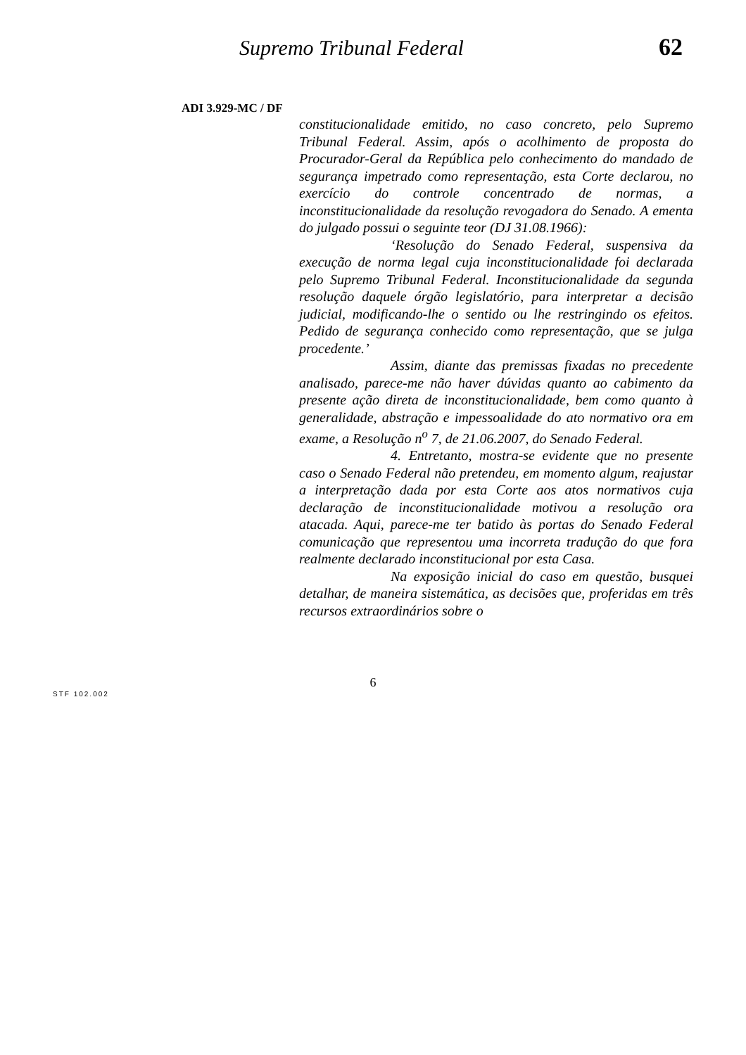Supremo Tribunal Federal 62
ADI 3.929-MC / DF
constitucionalidade emitido, no caso concreto, pelo Supremo Tribunal Federal. Assim, após o acolhimento de proposta do Procurador-Geral da República pelo conhecimento do mandado de segurança impetrado como representação, esta Corte declarou, no exercício do controle concentrado de normas, a inconstitucionalidade da resolução revogadora do Senado. A ementa do julgado possui o seguinte teor (DJ 31.08.1966):
‘Resolução do Senado Federal, suspensiva da execução de norma legal cuja inconstitucionalidade foi declarada pelo Supremo Tribunal Federal. Inconstitucionalidade da segunda resolução daquele órgão legislatório, para interpretar a decisão judicial, modificando-lhe o sentido ou lhe restringindo os efeitos. Pedido de segurança conhecido como representação, que se julga procedente.’
Assim, diante das premissas fixadas no precedente analisado, parece-me não haver dúvidas quanto ao cabimento da presente ação direta de inconstitucionalidade, bem como quanto à generalidade, abstração e impessoalidade do ato normativo ora em exame, a Resolução n<sup>o</sup> 7, de 21.06.2007, do Senado Federal.
4. Entretanto, mostra-se evidente que no presente caso o Senado Federal não pretendeu, em momento algum, reajustar a interpretação dada por esta Corte aos atos normativos cuja declaração de inconstitucionalidade motivou a resolução ora atacada. Aqui, parece-me ter batido às portas do Senado Federal comunicação que representou uma incorreta tradução do que fora realmente declarado inconstitucional por esta Casa.
Na exposição inicial do caso em questão, busquei detalhar, de maneira sistemática, as decisões que, proferidas em três recursos extraordinários sobre o
6
STF 102.002